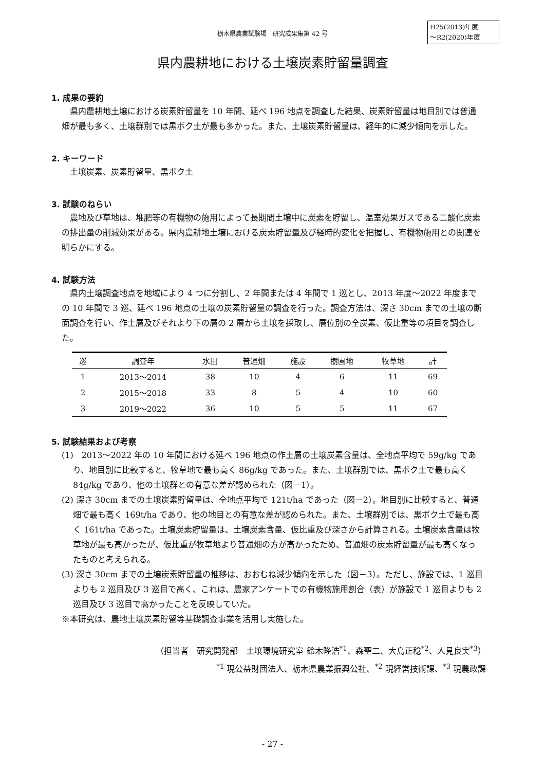栃木県農業試験場　研究成果集第 42 号
H25(2013)年度
～R2(2020)年度
県内農耕地における土壌炭素貯留量調査
1. 成果の要約
県内農耕地土壌における炭素貯留量を 10 年間、延べ 196 地点を調査した結果、炭素貯留量は地目別では普通畑が最も多く、土壌群別では黒ボク土が最も多かった。また、土壌炭素貯留量は、経年的に減少傾向を示した。
2. キーワード
土壌炭素、炭素貯留量、黒ボク土
3. 試験のねらい
農地及び草地は、堆肥等の有機物の施用によって長期間土壌中に炭素を貯留し、温室効果ガスである二酸化炭素の排出量の削減効果がある。県内農耕地土壌における炭素貯留量及び経時的変化を把握し、有機物施用との関連を明らかにする。
4. 試験方法
県内土壌調査地点を地域により 4 つに分割し、2 年間または 4 年間で 1 巡とし、2013 年度～2022 年度までの 10 年間で 3 巡、延べ 196 地点の土壌の炭素貯留量の調査を行った。調査方法は、深さ 30cm までの土壌の断面調査を行い、作土層及びそれより下の層の 2 層から土壌を採取し、層位別の全炭素、仮比重等の項目を調査した。
| 巡 | 調査年 | 水田 | 普通畑 | 施設 | 樹園地 | 牧草地 | 計 |
| --- | --- | --- | --- | --- | --- | --- | --- |
| 1 | 2013～2014 | 38 | 10 | 4 | 6 | 11 | 69 |
| 2 | 2015～2018 | 33 | 8 | 5 | 4 | 10 | 60 |
| 3 | 2019～2022 | 36 | 10 | 5 | 5 | 11 | 67 |
5. 試験結果および考察
(1)　2013～2022 年の 10 年間における延べ 196 地点の作土層の土壌炭素含量は、全地点平均で 59g/kg であり、地目別に比較すると、牧草地で最も高く 86g/kg であった。また、土壌群別では、黒ボク土で最も高く 84g/kg であり、他の土壌群との有意な差が認められた（図－1）。
(2) 深さ 30cm までの土壌炭素貯留量は、全地点平均で 121t/ha であった（図－2）。地目別に比較すると、普通畑で最も高く 169t/ha であり、他の地目との有意な差が認められた。また、土壌群別では、黒ボク土で最も高く 161t/ha であった。土壌炭素貯留量は、土壌炭素含量、仮比重及び深さから計算される。土壌炭素含量は牧草地が最も高かったが、仮比重が牧草地より普通畑の方が高かったため、普通畑の炭素貯留量が最も高くなったものと考えられる。
(3) 深さ 30cm までの土壌炭素貯留量の推移は、おおむね減少傾向を示した（図－3）。ただし、施設では、1 巡目よりも 2 巡目及び 3 巡目で高く、これは、農家アンケートでの有機物施用割合（表）が施設で 1 巡目よりも 2 巡目及び 3 巡目で高かったことを反映していた。
※本研究は、農地土壌炭素貯留等基礎調査事業を活用し実施した。
（担当者　研究開発部　土壌環境研究室 鈴木隆浩<sup>*1</sup>、森聖二、大島正稔<sup>*2</sup>、人見良実<sup>*3</sup>）
<sup>*1</sup> 現公益財団法人、栃木県農業振興公社、<sup>*2</sup> 現経営技術課、<sup>*3</sup> 現農政課
- 27 -